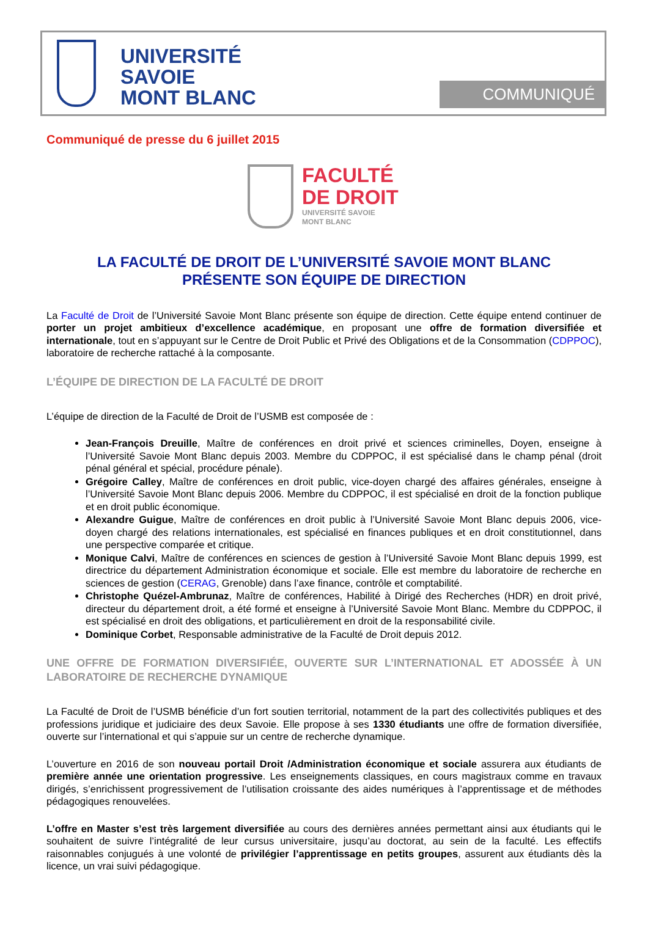UNIVERSITÉ
SAVOIE
MONT BLANC
COMMUNIQUÉ
Communiqué de presse du 6 juillet 2015
FACULTÉ
DE DROIT
UNIVERSITÉ SAVOIE
MONT BLANC
LA FACULTÉ DE DROIT DE L’UNIVERSITÉ SAVOIE MONT BLANC
PRÉSENTE SON ÉQUIPE DE DIRECTION
La Faculté de Droit de l’Université Savoie Mont Blanc présente son équipe de direction. Cette équipe entend continuer de porter un projet ambitieux d’excellence académique, en proposant une offre de formation diversifiée et internationale, tout en s’appuyant sur le Centre de Droit Public et Privé des Obligations et de la Consommation (CDPPOC), laboratoire de recherche rattaché à la composante.
L’ÉQUIPE DE DIRECTION DE LA FACULTÉ DE DROIT
L’équipe de direction de la Faculté de Droit de l’USMB est composée de :
Jean-François Dreuille, Maître de conférences en droit privé et sciences criminelles, Doyen, enseigne à l’Université Savoie Mont Blanc depuis 2003. Membre du CDPPOC, il est spécialisé dans le champ pénal (droit pénal général et spécial, procédure pénale).
Grégoire Calley, Maître de conférences en droit public, vice-doyen chargé des affaires générales, enseigne à l’Université Savoie Mont Blanc depuis 2006. Membre du CDPPOC, il est spécialisé en droit de la fonction publique et en droit public économique.
Alexandre Guigue, Maître de conférences en droit public à l’Université Savoie Mont Blanc depuis 2006, vice-doyen chargé des relations internationales, est spécialisé en finances publiques et en droit constitutionnel, dans une perspective comparée et critique.
Monique Calvi, Maître de conférences en sciences de gestion à l’Université Savoie Mont Blanc depuis 1999, est directrice du département Administration économique et sociale. Elle est membre du laboratoire de recherche en sciences de gestion (CERAG, Grenoble) dans l’axe finance, contrôle et comptabilité.
Christophe Quézel-Ambrunaz, Maître de conférences, Habilité à Dirigé des Recherches (HDR) en droit privé, directeur du département droit, a été formé et enseigne à l’Université Savoie Mont Blanc. Membre du CDPPOC, il est spécialisé en droit des obligations, et particulièrement en droit de la responsabilité civile.
Dominique Corbet, Responsable administrative de la Faculté de Droit depuis 2012.
UNE OFFRE DE FORMATION DIVERSIFIÉE, OUVERTE SUR L’INTERNATIONAL ET ADOSSÉE À UN LABORATOIRE DE RECHERCHE DYNAMIQUE
La Faculté de Droit de l’USMB bénéficie d’un fort soutien territorial, notamment de la part des collectivités publiques et des professions juridique et judiciaire des deux Savoie. Elle propose à ses 1330 étudiants une offre de formation diversifiée, ouverte sur l’international et qui s’appuie sur un centre de recherche dynamique.
L’ouverture en 2016 de son nouveau portail Droit /Administration économique et sociale assurera aux étudiants de première année une orientation progressive. Les enseignements classiques, en cours magistraux comme en travaux dirigés, s’enrichissent progressivement de l’utilisation croissante des aides numériques à l’apprentissage et de méthodes pédagogiques renouvelées.
L’offre en Master s’est très largement diversifiée au cours des dernières années permettant ainsi aux étudiants qui le souhaitent de suivre l’intégralité de leur cursus universitaire, jusqu’au doctorat, au sein de la faculté. Les effectifs raisonnables conjugués à une volonté de privilégier l’apprentissage en petits groupes, assurent aux étudiants dès la licence, un vrai suivi pédagogique.